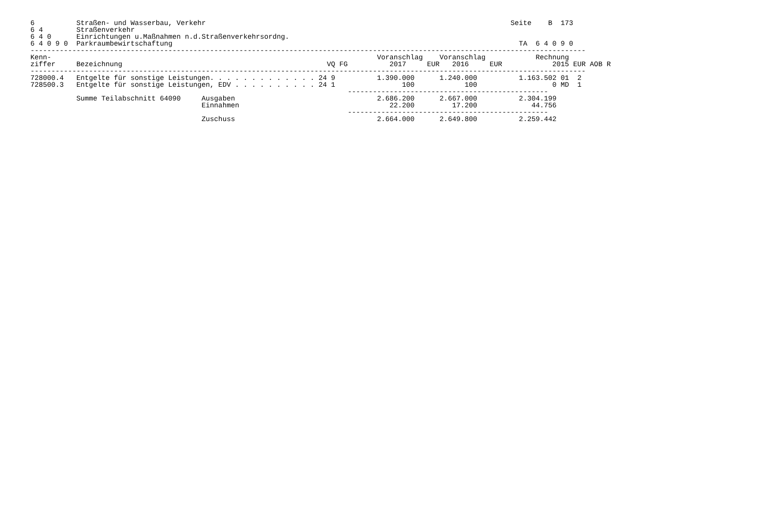6          Straßen- und Wasserbau, Verkehr                                                                         Seite    B  173
6 4        Straßenverkehr
6 4 0      Einrichtungen u.Maßnahmen n.d.Straßenverkehrsordng.
6 4 0 9 0  Parkraumbewirtschaftung                                                                                   TA  6 4 0 9 0
-------------------------------------------------------------------------------------------------------------------------------------
Kenn-                                                                              Voranschlag    Voranschlag            Rechnung
ziffer     Bezeichnung                                                 VQ FG          2017     EUR   2016     EUR            2015 EUR AOB R
-------------------------------------------------------------------------------------------------------------------------------------
728000.4   Entgelte für sonstige Leistungen. . . . . . . . . . . . . 24 9          1.390.000      1.240.000          1.163.502 01  2
728500.3   Entgelte für sonstige Leistungen, EDV . . . . . . . . . . 24 1                100            100                  0 MD  1
                                                                            ------------------------------------------------
           Summe Teilabschnitt 64090     Ausgaben                                  2.686.200      2.667.000          2.304.199
                                         Einnahmen                                    22.200         17.200             44.756
                                                                            ------------------------------------------------
                                         Zuschuss                                  2.664.000      2.649.800          2.259.442